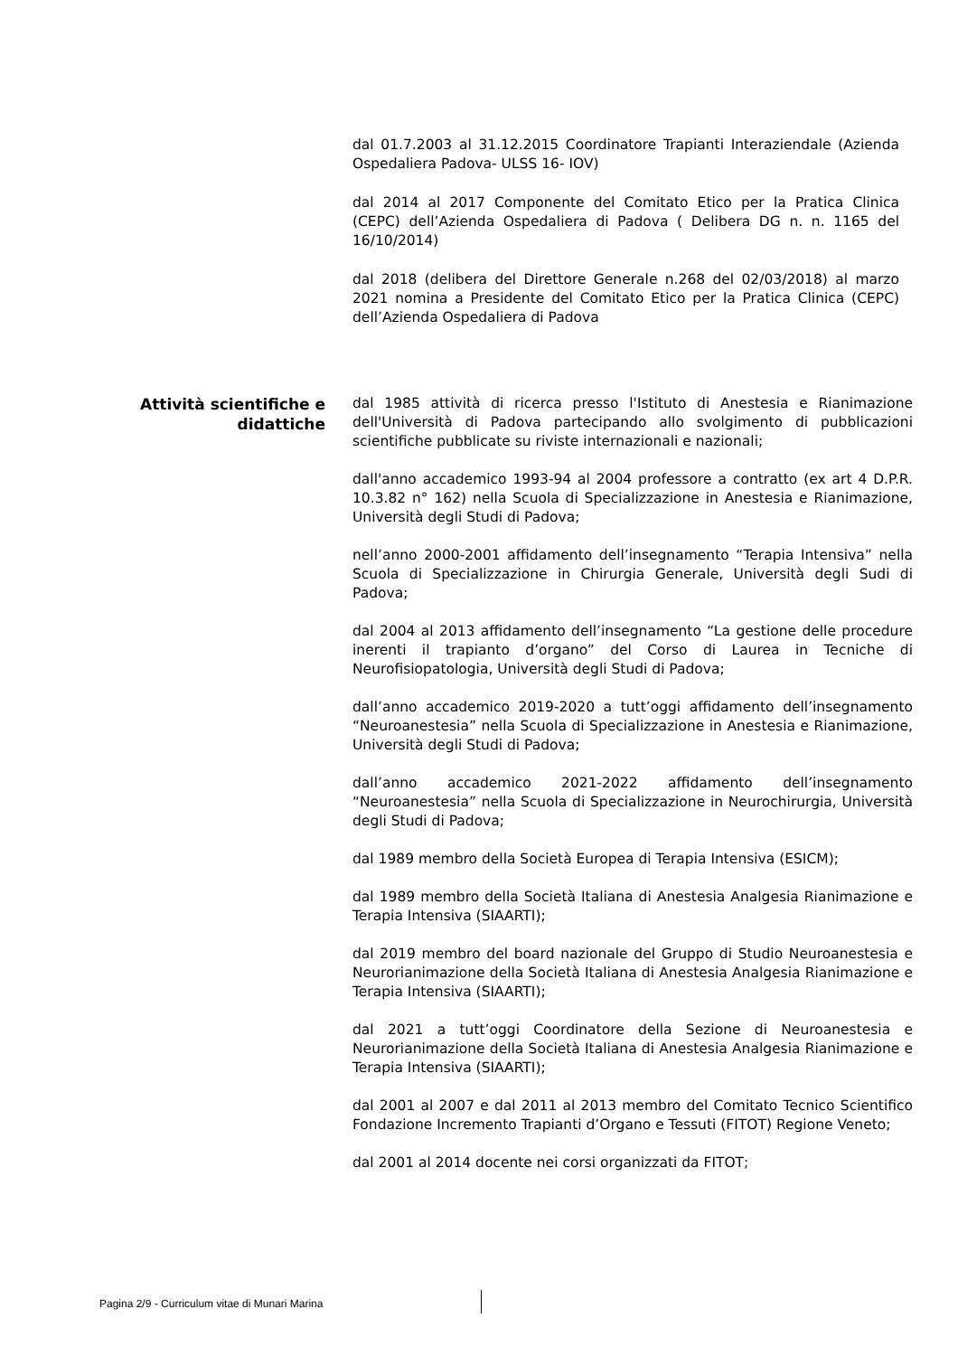dal 01.7.2003 al 31.12.2015 Coordinatore Trapianti Interaziendale (Azienda Ospedaliera Padova- ULSS 16- IOV)
dal 2014 al 2017 Componente del Comitato Etico per la Pratica Clinica (CEPC) dell’Azienda Ospedaliera di Padova ( Delibera DG n. n. 1165 del 16/10/2014)
dal 2018 (delibera del Direttore Generale n.268 del 02/03/2018) al marzo 2021 nomina a Presidente del Comitato Etico per la Pratica Clinica (CEPC) dell’Azienda Ospedaliera di Padova
Attività scientifiche e didattiche
dal 1985 attività di ricerca presso l'Istituto di Anestesia e Rianimazione dell'Università di Padova partecipando allo svolgimento di pubblicazioni scientifiche pubblicate su riviste internazionali e nazionali;
dall'anno accademico 1993-94 al 2004 professore a contratto (ex art 4 D.P.R. 10.3.82 n° 162) nella Scuola di Specializzazione in Anestesia e Rianimazione, Università degli Studi di Padova;
nell’anno 2000-2001 affidamento dell’insegnamento “Terapia Intensiva” nella Scuola di Specializzazione in Chirurgia Generale, Università degli Sudi di Padova;
dal 2004 al 2013 affidamento dell’insegnamento “La gestione delle procedure inerenti il trapianto d’organo” del Corso di Laurea in Tecniche di Neurofisiopatologia, Università degli Studi di Padova;
dall’anno accademico 2019-2020 a tutt’oggi affidamento dell’insegnamento “Neuroanestesia” nella Scuola di Specializzazione in Anestesia e Rianimazione, Università degli Studi di Padova;
dall’anno accademico 2021-2022 affidamento dell’insegnamento “Neuroanestesia” nella Scuola di Specializzazione in Neurochirurgia, Università degli Studi di Padova;
dal 1989 membro della Società Europea di Terapia Intensiva (ESICM);
dal 1989 membro della Società Italiana di Anestesia Analgesia Rianimazione e Terapia Intensiva (SIAARTI);
dal 2019 membro del board nazionale del Gruppo di Studio Neuroanestesia e Neurorianimazione della Società Italiana di Anestesia Analgesia Rianimazione e Terapia Intensiva (SIAARTI);
dal 2021 a tutt’oggi Coordinatore della Sezione di Neuroanestesia e Neurorianimazione della Società Italiana di Anestesia Analgesia Rianimazione e Terapia Intensiva (SIAARTI);
dal 2001 al 2007 e dal 2011 al 2013 membro del Comitato Tecnico Scientifico Fondazione Incremento Trapianti d’Organo e Tessuti (FITOT) Regione Veneto;
dal 2001 al 2014 docente nei corsi organizzati da FITOT;
Pagina 2/9 - Curriculum vitae di Munari Marina